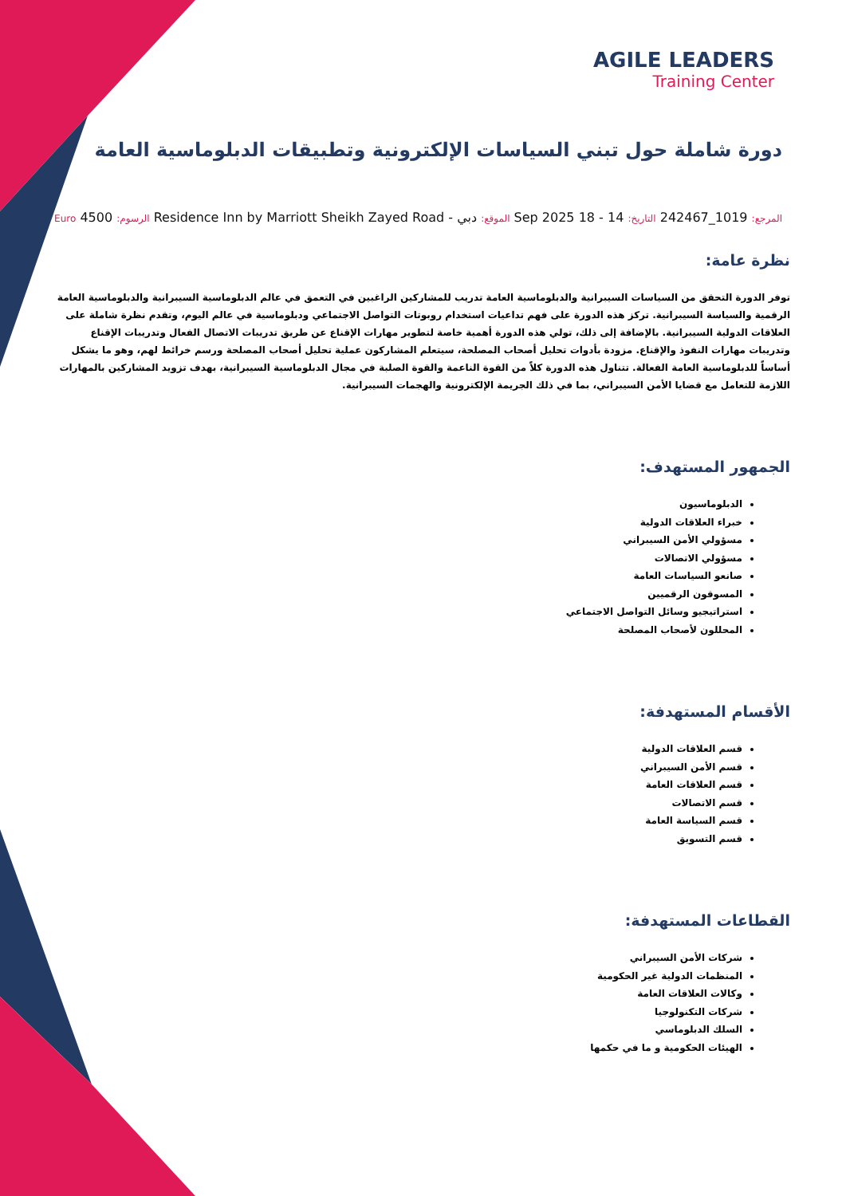AGILE LEADERS
Training Center
دورة شاملة حول تبني السياسات الإلكترونية وتطبيقات الدبلوماسية العامة
المرجع: 1019_242467 التاريخ: 14 - 18 Sep 2025 الموقع: دبي - Residence Inn by Marriott Sheikh Zayed Road الرسوم: 4500 Euro
نظرة عامة:
توفر الدورة التحقق من السياسات السيبرانية والدبلوماسية العامة تدريب للمشاركين الراغبين في التعمق في عالم الدبلوماسية السيبرانية والدبلوماسية العامة الرقمية والسياسة السيبرانية. تركز هذه الدورة على فهم تداعيات استخدام روبوتات التواصل الاجتماعي ودبلوماسية في عالم اليوم، وتقدم نظرة شاملة على العلاقات الدولية السيبرانية. بالإضافة إلى ذلك، تولي هذه الدورة أهمية خاصة لتطوير مهارات الإقناع عن طريق تدريبات الاتصال الفعال وتدريبات الإقناع وتدريبات مهارات النفوذ والإقناع. مزودة بأدوات تحليل أصحاب المصلحة، سيتعلم المشاركون عملية تحليل أصحاب المصلحة ورسم خرائط لهم، وهو ما يشكل أساساً للدبلوماسية العامة الفعالة. تتناول هذه الدورة كلاً من القوة الناعمة والقوة الصلبة في مجال الدبلوماسية السيبرانية، بهدف تزويد المشاركين بالمهارات اللازمة للتعامل مع قضايا الأمن السيبراني، بما في ذلك الجريمة الإلكترونية والهجمات السيبرانية.
الجمهور المستهدف:
الدبلوماسيون
خبراء العلاقات الدولية
مسؤولي الأمن السيبراني
مسؤولي الاتصالات
صانعو السياسات العامة
المسوقون الرقميين
استراتيجيو وسائل التواصل الاجتماعي
المحللون لأصحاب المصلحة
الأقسام المستهدفة:
قسم العلاقات الدولية
قسم الأمن السيبراني
قسم العلاقات العامة
قسم الاتصالات
قسم السياسة العامة
قسم التسويق
القطاعات المستهدفة:
شركات الأمن السيبراني
المنظمات الدولية غير الحكومية
وكالات العلاقات العامة
شركات التكنولوجيا
السلك الدبلوماسي
الهيئات الحكومية و ما في حكمها